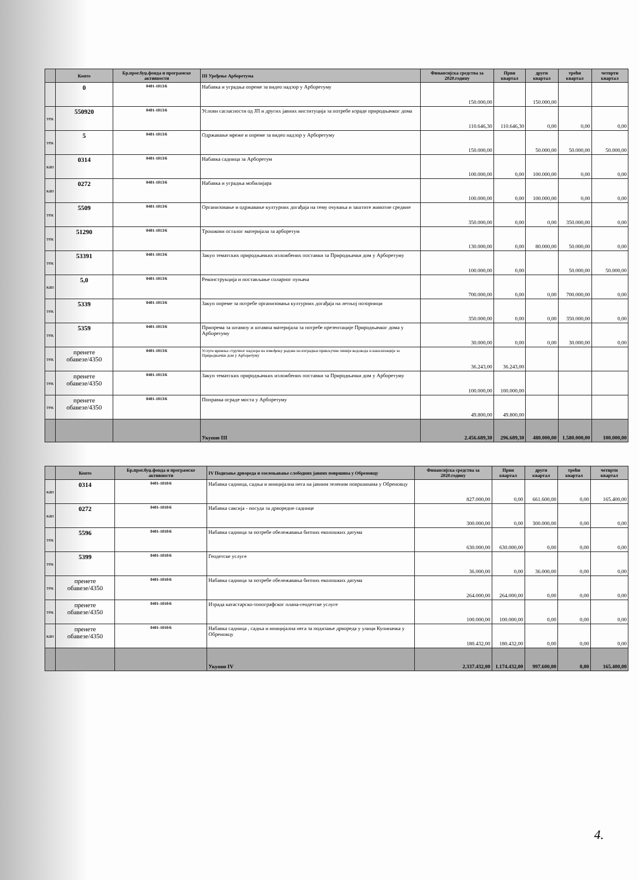| | Конто | Бр.прог.буџ.фонда и програмске активности | III Уређење Арборетума | Финансијска средства за 2020.годину | Први квартал | други квартал | трећи квартал | четврти квартал |
| --- | --- | --- | --- | --- | --- | --- | --- | --- |
| | 0 | 0401-1013/6 | Набавка и уградња опреме за видео надзор у Арборетуму | 150.000,00 | | 150.000,00 | | |
| тек | 550920 | 0401-1013/6 | Услови сагласности од ЈП и других јавних институција за потребе израде природњачког дома | 110.646,30 | 110.646,30 | 0,00 | 0,00 | 0,00 |
| тек | 5 | 0401-1013/6 | Одржавање мреже и опреме за видео надзор у Арборетуму | 150.000,00 | | 50.000,00 | 50.000,00 | 50.000,00 |
| кап | 0314 | 0401-1013/6 | Набавка садница за Арборетум | 100.000,00 | 0,00 | 100.000,00 | 0,00 | 0,00 |
| кап | 0272 | 0401-1013/6 | Набавка и уградња мобилијара | 100.000,00 | 0,00 | 100.000,00 | 0,00 | 0,00 |
| тек | 5509 | 0401-1013/6 | Организовање и одржавање културних догађаја на тему очувања и заштите животне средине | 350.000,00 | 0,00 | 0,00 | 350.000,00 | 0,00 |
| тек | 51290 | 0401-1013/6 | Трошкови осталог материјала за арборетум | 130.000,00 | 0,00 | 80.000,00 | 50.000,00 | 0,00 |
| тек | 53391 | 0401-1013/6 | Закуп тематских природњачких изложбених поставки за Природњачки дом у Арборетуму | 100.000,00 | 0,00 | | 50.000,00 | 50.000,00 |
| кап | 5,0 | 0401-1013/6 | Реконструкција и постављање соларног пуњача | 700.000,00 | 0,00 | 0,00 | 700.000,00 | 0,00 |
| тек | 5339 | 0401-1013/6 | Закуп опреме за потребе организовања културних догађаја на летњој позорници | 350.000,00 | 0,00 | 0,00 | 350.000,00 | 0,00 |
| тек | 5359 | 0401-1013/6 | Припрема за штампу и штампа материјала за потребе презентације Природњачког дома у Арборетуму | 30.000,00 | 0,00 | 0,00 | 30.000,00 | 0,00 |
| тек | пренете обавезе/4350 | 0401-1013/6 | Услуге вршења стручног надзора на извођењу радова на изградњи прикључне линије водовода и канализације за Природњачки дом у Арборетуму | 36.243,00 | 36.243,00 | | | |
| тек | пренете обавезе/4350 | 0401-1013/6 | Закуп тематских природњачких изложбених поставки за Природњачки дом у Арборетуму | 100.000,00 | 100.000,00 | | | |
| тек | пренете обавезе/4350 | 0401-1013/6 | Поправка ограде моста у Арборетуму | 49.800,00 | 49.800,00 | | | |
| | | | Укупно III | 2.456.689,30 | 296.689,30 | 480.000,00 | 1.580.000,00 | 100.000,00 |
| | Конто | Бр.прог.буџ.фонда и програмске активности | IV Подизање дрвореда и озелењавање слободних јавних површина у Обреновцу | Финансијска средства за 2020.годину | Први квартал | други квартал | трећи квартал | четврти квартал |
| --- | --- | --- | --- | --- | --- | --- | --- | --- |
| кап | 0314 | 0401-1010/6 | Набавка садница, садња и иницијална нега на јавним зеленим површинама у Обреновцу | 827.000,00 | 0,00 | 661.600,00 | 0,00 | 165.400,00 |
| кап | 0272 | 0401-1010/6 | Набавка саксија - посуда за дрворедне саднице | 300.000,00 | 0,00 | 300.000,00 | 0,00 | 0,00 |
| тек | 5596 | 0401-1010/6 | Набавка садница за потребе обележавања битних еколошких датума | 630.000,00 | 630.000,00 | 0,00 | 0,00 | 0,00 |
| тек | 5399 | 0401-1010/6 | Геодетске услуге | 36.000,00 | 0,00 | 36.000,00 | 0,00 | 0,00 |
| тек | пренете обавезе/4350 | 0401-1010/6 | Набавка садница за потребе обележавања битних еколошких датума | 264.000,00 | 264.000,00 | 0,00 | 0,00 | 0,00 |
| тек | пренете обавезе/4350 | 0401-1010/6 | Израда катастарско-топографског плана-геодетске услуге | 100.000,00 | 100.000,00 | 0,00 | 0,00 | 0,00 |
| кап | пренете обавезе/4350 | 0401-1010/6 | Набавка садница , садња и иницијална нега за подизање дрвореда у улици Купиначка у Обреновцу | 180.432,00 | 180.432,00 | 0,00 | 0,00 | 0,00 |
| | | | Укупно IV | 2.337.432,00 | 1.174.432,00 | 997.600,00 | 0,00 | 165.400,00 |
4.